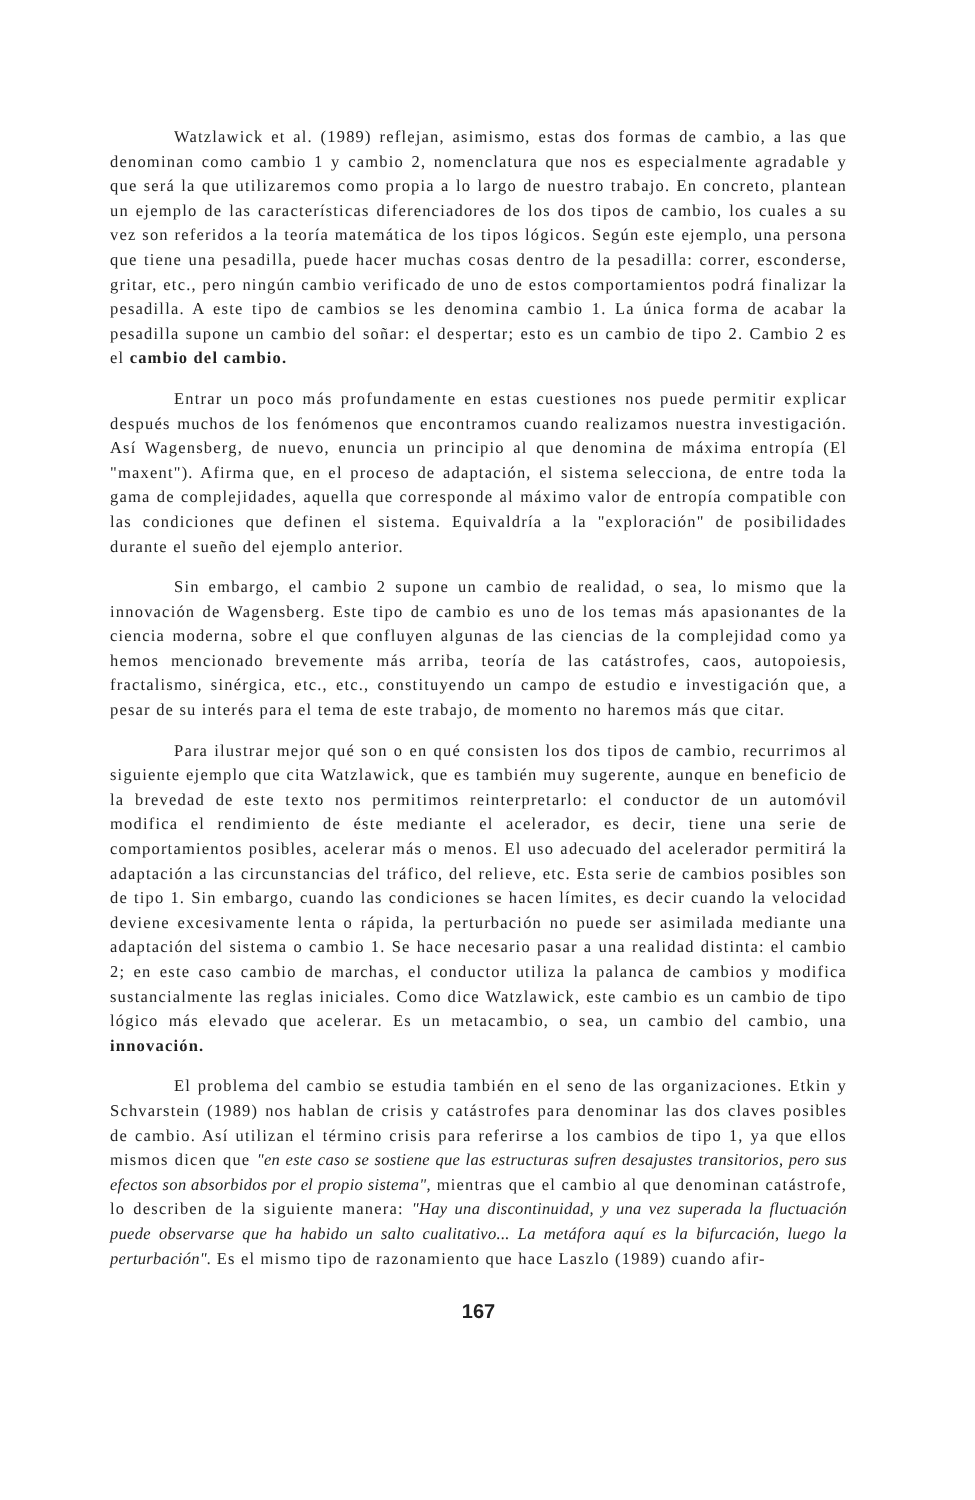Watzlawick et al. (1989) reflejan, asimismo, estas dos formas de cambio, a las que denominan como cambio 1 y cambio 2, nomenclatura que nos es especialmente agradable y que será la que utilizaremos como propia a lo largo de nuestro trabajo. En concreto, plantean un ejemplo de las características diferenciadores de los dos tipos de cambio, los cuales a su vez son referidos a la teoría matemática de los tipos lógicos. Según este ejemplo, una persona que tiene una pesadilla, puede hacer muchas cosas dentro de la pesadilla: correr, esconderse, gritar, etc., pero ningún cambio verificado de uno de estos comportamientos podrá finalizar la pesadilla. A este tipo de cambios se les denomina cambio 1. La única forma de acabar la pesadilla supone un cambio del soñar: el despertar; esto es un cambio de tipo 2. Cambio 2 es el cambio del cambio.
Entrar un poco más profundamente en estas cuestiones nos puede permitir explicar después muchos de los fenómenos que encontramos cuando realizamos nuestra investigación. Así Wagensberg, de nuevo, enuncia un principio al que denomina de máxima entropía (El "maxent"). Afirma que, en el proceso de adaptación, el sistema selecciona, de entre toda la gama de complejidades, aquella que corresponde al máximo valor de entropía compatible con las condiciones que definen el sistema. Equivaldría a la "exploración" de posibilidades durante el sueño del ejemplo anterior.
Sin embargo, el cambio 2 supone un cambio de realidad, o sea, lo mismo que la innovación de Wagensberg. Este tipo de cambio es uno de los temas más apasionantes de la ciencia moderna, sobre el que confluyen algunas de las ciencias de la complejidad como ya hemos mencionado brevemente más arriba, teoría de las catástrofes, caos, autopoiesis, fractalismo, sinérgica, etc., etc., constituyendo un campo de estudio e investigación que, a pesar de su interés para el tema de este trabajo, de momento no haremos más que citar.
Para ilustrar mejor qué son o en qué consisten los dos tipos de cambio, recurrimos al siguiente ejemplo que cita Watzlawick, que es también muy sugerente, aunque en beneficio de la brevedad de este texto nos permitimos reinterpretarlo: el conductor de un automóvil modifica el rendimiento de éste mediante el acelerador, es decir, tiene una serie de comportamientos posibles, acelerar más o menos. El uso adecuado del acelerador permitirá la adaptación a las circunstancias del tráfico, del relieve, etc. Esta serie de cambios posibles son de tipo 1. Sin embargo, cuando las condiciones se hacen límites, es decir cuando la velocidad deviene excesivamente lenta o rápida, la perturbación no puede ser asimilada mediante una adaptación del sistema o cambio 1. Se hace necesario pasar a una realidad distinta: el cambio 2; en este caso cambio de marchas, el conductor utiliza la palanca de cambios y modifica sustancialmente las reglas iniciales. Como dice Watzlawick, este cambio es un cambio de tipo lógico más elevado que acelerar. Es un metacambio, o sea, un cambio del cambio, una innovación.
El problema del cambio se estudia también en el seno de las organizaciones. Etkin y Schvarstein (1989) nos hablan de crisis y catástrofes para denominar las dos claves posibles de cambio. Así utilizan el término crisis para referirse a los cambios de tipo 1, ya que ellos mismos dicen que "en este caso se sostiene que las estructuras sufren desajustes transitorios, pero sus efectos son absorbidos por el propio sistema", mientras que el cambio al que denominan catástrofe, lo describen de la siguiente manera: "Hay una discontinuidad, y una vez superada la fluctuación puede observarse que ha habido un salto cualitativo... La metáfora aquí es la bifurcación, luego la perturbación". Es el mismo tipo de razonamiento que hace Laszlo (1989) cuando afir-
167